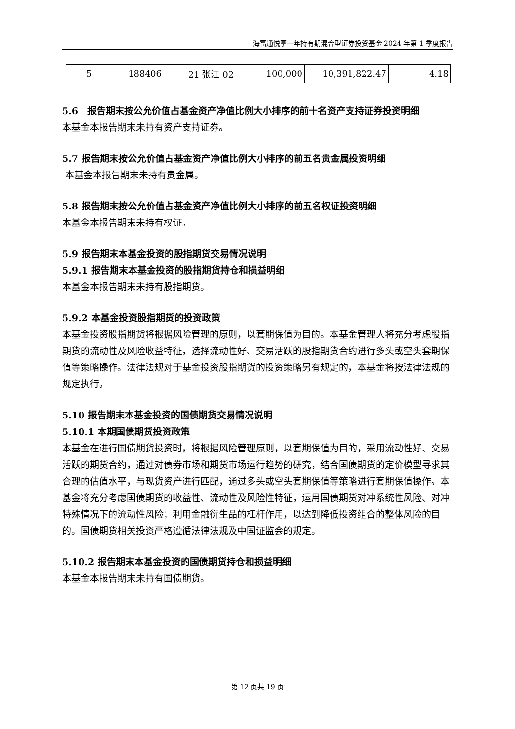海富通悦享一年持有期混合型证券投资基金 2024 年第 1 季度报告
| 5 | 188406 | 21 张江 02 | 100,000 | 10,391,822.47 | 4.18 |
5.6　报告期末按公允价值占基金资产净值比例大小排序的前十名资产支持证券投资明细
本基金本报告期末未持有资产支持证券。
5.7 报告期末按公允价值占基金资产净值比例大小排序的前五名贵金属投资明细
本基金本报告期末未持有贵金属。
5.8 报告期末按公允价值占基金资产净值比例大小排序的前五名权证投资明细
本基金本报告期末未持有权证。
5.9 报告期末本基金投资的股指期货交易情况说明
5.9.1 报告期末本基金投资的股指期货持仓和损益明细
本基金本报告期末未持有股指期货。
5.9.2 本基金投资股指期货的投资政策
本基金投资股指期货将根据风险管理的原则，以套期保值为目的。本基金管理人将充分考虑股指期货的流动性及风险收益特征，选择流动性好、交易活跃的股指期货合约进行多头或空头套期保值等策略操作。法律法规对于基金投资股指期货的投资策略另有规定的，本基金将按法律法规的规定执行。
5.10 报告期末本基金投资的国债期货交易情况说明
5.10.1 本期国债期货投资政策
本基金在进行国债期货投资时，将根据风险管理原则，以套期保值为目的，采用流动性好、交易活跃的期货合约，通过对债券市场和期货市场运行趋势的研究，结合国债期货的定价模型寻求其合理的估值水平，与现货资产进行匹配，通过多头或空头套期保值等策略进行套期保值操作。本基金将充分考虑国债期货的收益性、流动性及风险性特征，运用国债期货对冲系统性风险、对冲特殊情况下的流动性风险；利用金融衍生品的杠杆作用，以达到降低投资组合的整体风险的目的。国债期货相关投资严格遵循法律法规及中国证监会的规定。
5.10.2 报告期末本基金投资的国债期货持仓和损益明细
本基金本报告期末未持有国债期货。
第 12 页共 19 页